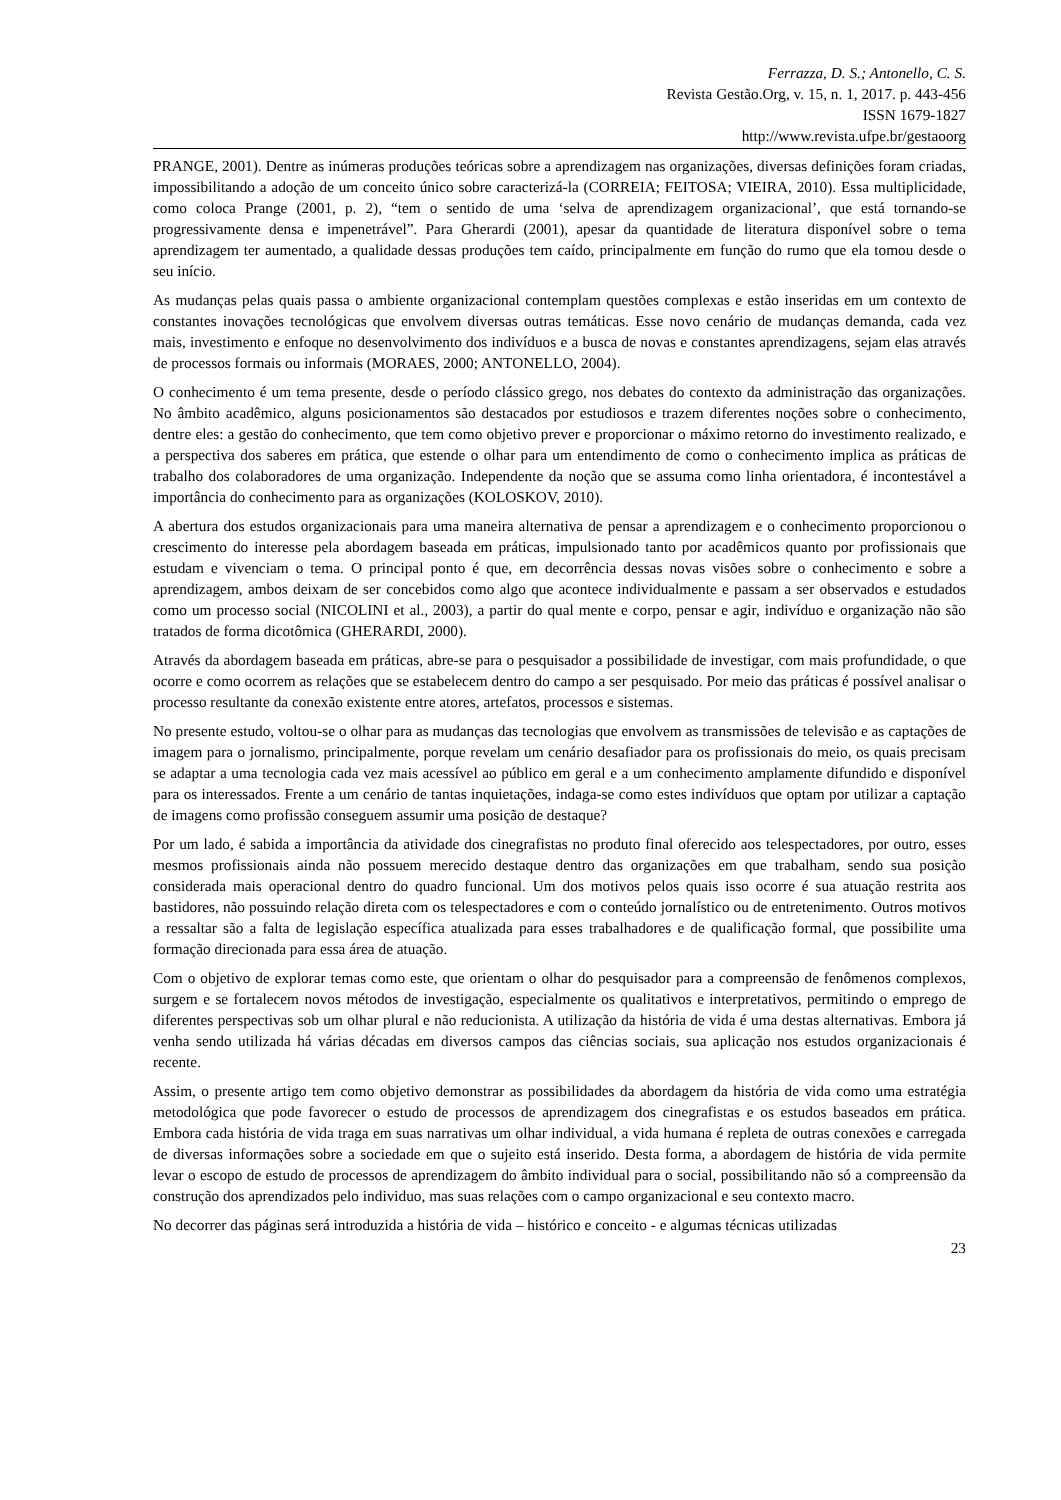Ferrazza, D. S.; Antonello, C. S.
Revista Gestão.Org, v. 15, n. 1, 2017. p. 443-456
ISSN 1679-1827
http://www.revista.ufpe.br/gestaoorg
PRANGE, 2001). Dentre as inúmeras produções teóricas sobre a aprendizagem nas organizações, diversas definições foram criadas, impossibilitando a adoção de um conceito único sobre caracterizá-la (CORREIA; FEITOSA; VIEIRA, 2010). Essa multiplicidade, como coloca Prange (2001, p. 2), “tem o sentido de uma ‘selva de aprendizagem organizacional’, que está tornando-se progressivamente densa e impenetrável”. Para Gherardi (2001), apesar da quantidade de literatura disponível sobre o tema aprendizagem ter aumentado, a qualidade dessas produções tem caído, principalmente em função do rumo que ela tomou desde o seu início.
As mudanças pelas quais passa o ambiente organizacional contemplam questões complexas e estão inseridas em um contexto de constantes inovações tecnológicas que envolvem diversas outras temáticas. Esse novo cenário de mudanças demanda, cada vez mais, investimento e enfoque no desenvolvimento dos indivíduos e a busca de novas e constantes aprendizagens, sejam elas através de processos formais ou informais (MORAES, 2000; ANTONELLO, 2004).
O conhecimento é um tema presente, desde o período clássico grego, nos debates do contexto da administração das organizações. No âmbito acadêmico, alguns posicionamentos são destacados por estudiosos e trazem diferentes noções sobre o conhecimento, dentre eles: a gestão do conhecimento, que tem como objetivo prever e proporcionar o máximo retorno do investimento realizado, e a perspectiva dos saberes em prática, que estende o olhar para um entendimento de como o conhecimento implica as práticas de trabalho dos colaboradores de uma organização. Independente da noção que se assuma como linha orientadora, é incontestável a importância do conhecimento para as organizações (KOLOSKOV, 2010).
A abertura dos estudos organizacionais para uma maneira alternativa de pensar a aprendizagem e o conhecimento proporcionou o crescimento do interesse pela abordagem baseada em práticas, impulsionado tanto por acadêmicos quanto por profissionais que estudam e vivenciam o tema. O principal ponto é que, em decorrência dessas novas visões sobre o conhecimento e sobre a aprendizagem, ambos deixam de ser concebidos como algo que acontece individualmente e passam a ser observados e estudados como um processo social (NICOLINI et al., 2003), a partir do qual mente e corpo, pensar e agir, indivíduo e organização não são tratados de forma dicotômica (GHERARDI, 2000).
Através da abordagem baseada em práticas, abre-se para o pesquisador a possibilidade de investigar, com mais profundidade, o que ocorre e como ocorrem as relações que se estabelecem dentro do campo a ser pesquisado. Por meio das práticas é possível analisar o processo resultante da conexão existente entre atores, artefatos, processos e sistemas.
No presente estudo, voltou-se o olhar para as mudanças das tecnologias que envolvem as transmissões de televisão e as captações de imagem para o jornalismo, principalmente, porque revelam um cenário desafiador para os profissionais do meio, os quais precisam se adaptar a uma tecnologia cada vez mais acessível ao público em geral e a um conhecimento amplamente difundido e disponível para os interessados. Frente a um cenário de tantas inquietações, indaga-se como estes indivíduos que optam por utilizar a captação de imagens como profissão conseguem assumir uma posição de destaque?
Por um lado, é sabida a importância da atividade dos cinegrafistas no produto final oferecido aos telespectadores, por outro, esses mesmos profissionais ainda não possuem merecido destaque dentro das organizações em que trabalham, sendo sua posição considerada mais operacional dentro do quadro funcional. Um dos motivos pelos quais isso ocorre é sua atuação restrita aos bastidores, não possuindo relação direta com os telespectadores e com o conteúdo jornalístico ou de entretenimento. Outros motivos a ressaltar são a falta de legislação específica atualizada para esses trabalhadores e de qualificação formal, que possibilite uma formação direcionada para essa área de atuação.
Com o objetivo de explorar temas como este, que orientam o olhar do pesquisador para a compreensão de fenômenos complexos, surgem e se fortalecem novos métodos de investigação, especialmente os qualitativos e interpretativos, permitindo o emprego de diferentes perspectivas sob um olhar plural e não reducionista. A utilização da história de vida é uma destas alternativas. Embora já venha sendo utilizada há várias décadas em diversos campos das ciências sociais, sua aplicação nos estudos organizacionais é recente.
Assim, o presente artigo tem como objetivo demonstrar as possibilidades da abordagem da história de vida como uma estratégia metodológica que pode favorecer o estudo de processos de aprendizagem dos cinegrafistas e os estudos baseados em prática. Embora cada história de vida traga em suas narrativas um olhar individual, a vida humana é repleta de outras conexões e carregada de diversas informações sobre a sociedade em que o sujeito está inserido. Desta forma, a abordagem de história de vida permite levar o escopo de estudo de processos de aprendizagem do âmbito individual para o social, possibilitando não só a compreensão da construção dos aprendizados pelo individuo, mas suas relações com o campo organizacional e seu contexto macro.
No decorrer das páginas será introduzida a história de vida – histórico e conceito - e algumas técnicas utilizadas
23